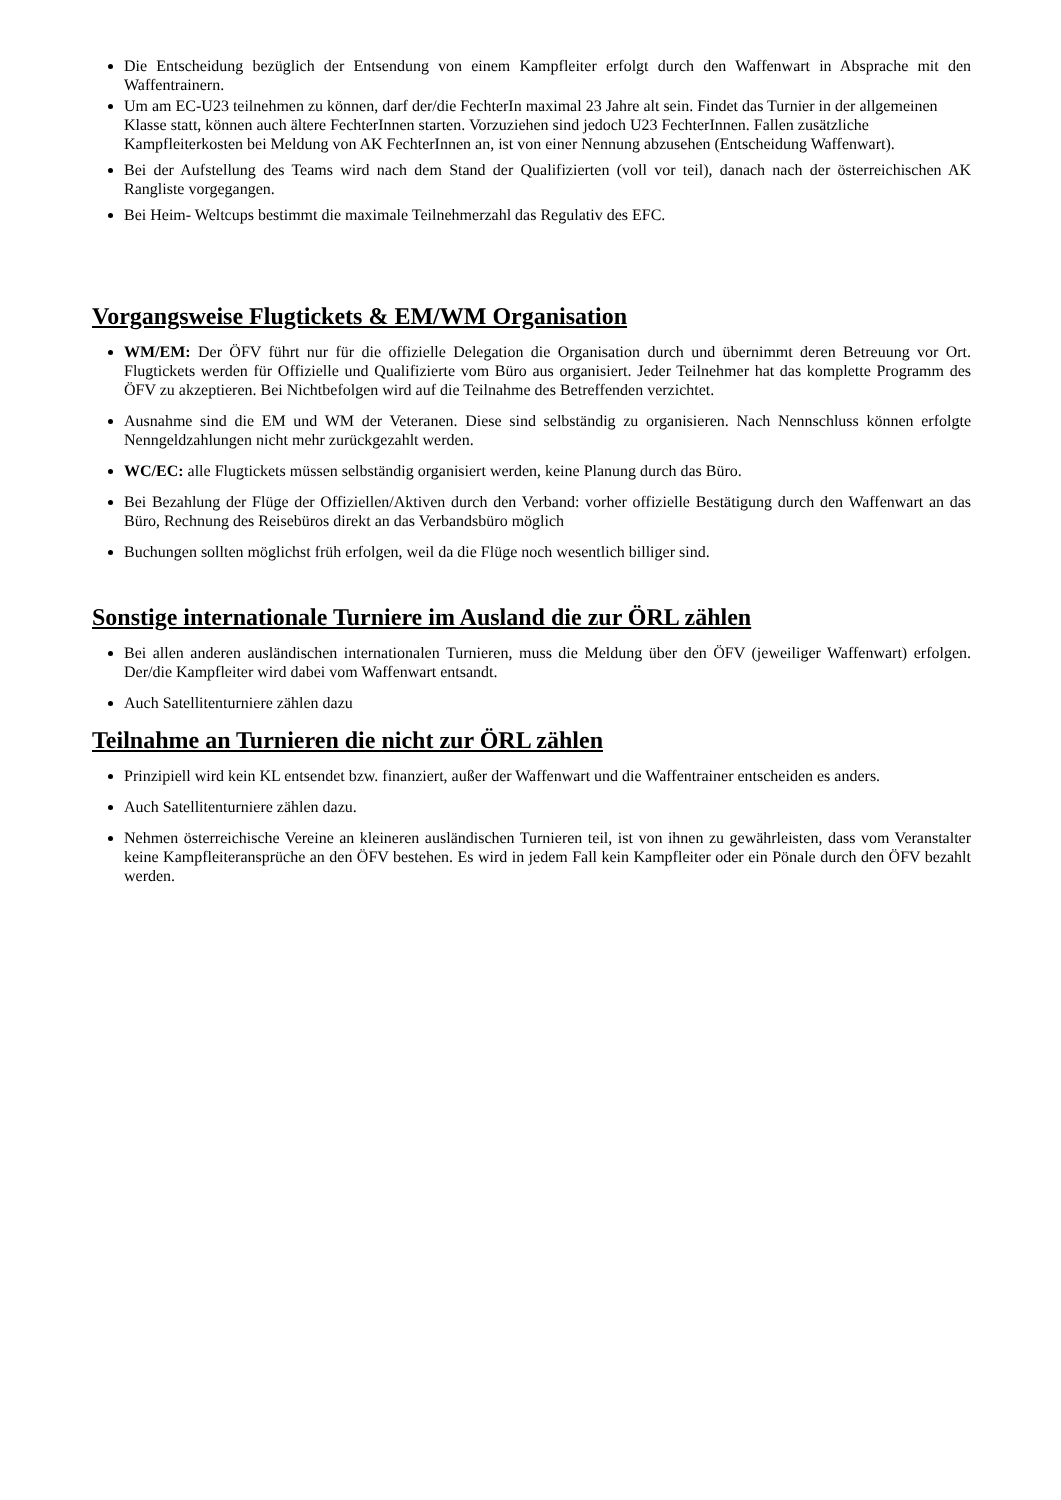Die Entscheidung bezüglich der Entsendung von einem Kampfleiter erfolgt durch den Waffenwart in Absprache mit den Waffentrainern.
Um am EC-U23 teilnehmen zu können, darf der/die FechterIn maximal 23 Jahre alt sein. Findet das Turnier in der allgemeinen Klasse statt, können auch ältere FechterInnen starten. Vorzuziehen sind jedoch U23 FechterInnen. Fallen zusätzliche Kampfleiterkosten bei Meldung von AK FechterInnen an, ist von einer Nennung abzusehen (Entscheidung Waffenwart).
Bei der Aufstellung des Teams wird nach dem Stand der Qualifizierten (voll vor teil), danach nach der österreichischen AK Rangliste vorgegangen.
Bei Heim- Weltcups bestimmt die maximale Teilnehmerzahl das Regulativ des EFC.
Vorgangsweise Flugtickets & EM/WM Organisation
WM/EM: Der ÖFV führt nur für die offizielle Delegation die Organisation durch und übernimmt deren Betreuung vor Ort. Flugtickets werden für Offizielle und Qualifizierte vom Büro aus organisiert. Jeder Teilnehmer hat das komplette Programm des ÖFV zu akzeptieren. Bei Nichtbefolgen wird auf die Teilnahme des Betreffenden verzichtet.
Ausnahme sind die EM und WM der Veteranen. Diese sind selbständig zu organisieren. Nach Nennschluss können erfolgte Nenngeldzahlungen nicht mehr zurückgezahlt werden.
WC/EC: alle Flugtickets müssen selbständig organisiert werden, keine Planung durch das Büro.
Bei Bezahlung der Flüge der Offiziellen/Aktiven durch den Verband: vorher offizielle Bestätigung durch den Waffenwart an das Büro, Rechnung des Reisebüros direkt an das Verbandsbüro möglich
Buchungen sollten möglichst früh erfolgen, weil da die Flüge noch wesentlich billiger sind.
Sonstige internationale Turniere im Ausland die zur ÖRL zählen
Bei allen anderen ausländischen internationalen Turnieren, muss die Meldung über den ÖFV (jeweiliger Waffenwart) erfolgen. Der/die Kampfleiter wird dabei vom Waffenwart entsandt.
Auch Satellitenturniere zählen dazu
Teilnahme an Turnieren die nicht zur ÖRL zählen
Prinzipiell wird kein KL entsendet bzw. finanziert, außer der Waffenwart und die Waffentrainer entscheiden es anders.
Auch Satellitenturniere zählen dazu.
Nehmen österreichische Vereine an kleineren ausländischen Turnieren teil, ist von ihnen zu gewährleisten, dass vom Veranstalter keine Kampfleiteransprüche an den ÖFV bestehen. Es wird in jedem Fall kein Kampfleiter oder ein Pönale durch den ÖFV bezahlt werden.